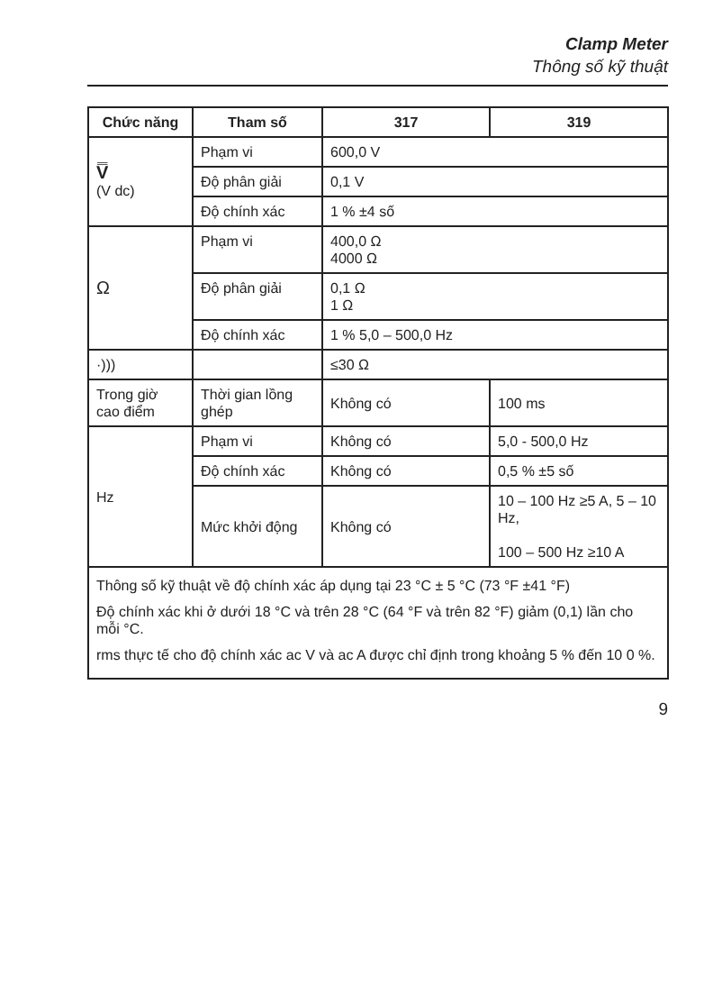Clamp Meter
Thông số kỹ thuật
| Chức năng | Tham số | 317 | 319 |
| --- | --- | --- | --- |
| V̿ (V dc) | Phạm vi | 600,0 V | |
| | Độ phân giải | 0,1 V | |
| | Độ chính xác | 1 % ±4 số | |
| Ω | Phạm vi | 400,0 Ω 4000 Ω | |
| | Độ phân giải | 0,1 Ω 1 Ω | |
| | Độ chính xác | 1 % 5,0 – 500,0 Hz | |
| ·))) | | ≤30 Ω | |
| Trong giờ cao điểm | Thời gian lồng ghép | Không có | 100 ms |
| Hz | Phạm vi | Không có | 5,0 - 500,0 Hz |
| | Độ chính xác | Không có | 0,5 % ±5 số |
| | Mức khởi động | Không có | 10 – 100 Hz ≥5 A, 5 – 10 Hz, 100 – 500 Hz ≥10 A |
| Thông số kỹ thuật về độ chính xác áp dụng tại 23 °C ± 5 °C (73 °F ±41 °F) Độ chính xác khi ở dưới 18 °C và trên 28 °C (64 °F và trên 82 °F) giảm (0,1) lần cho mỗi °C. rms thực tế cho độ chính xác ac V và ac A được chỉ định trong khoảng 5 % đến 10 0 %. | | | |
9